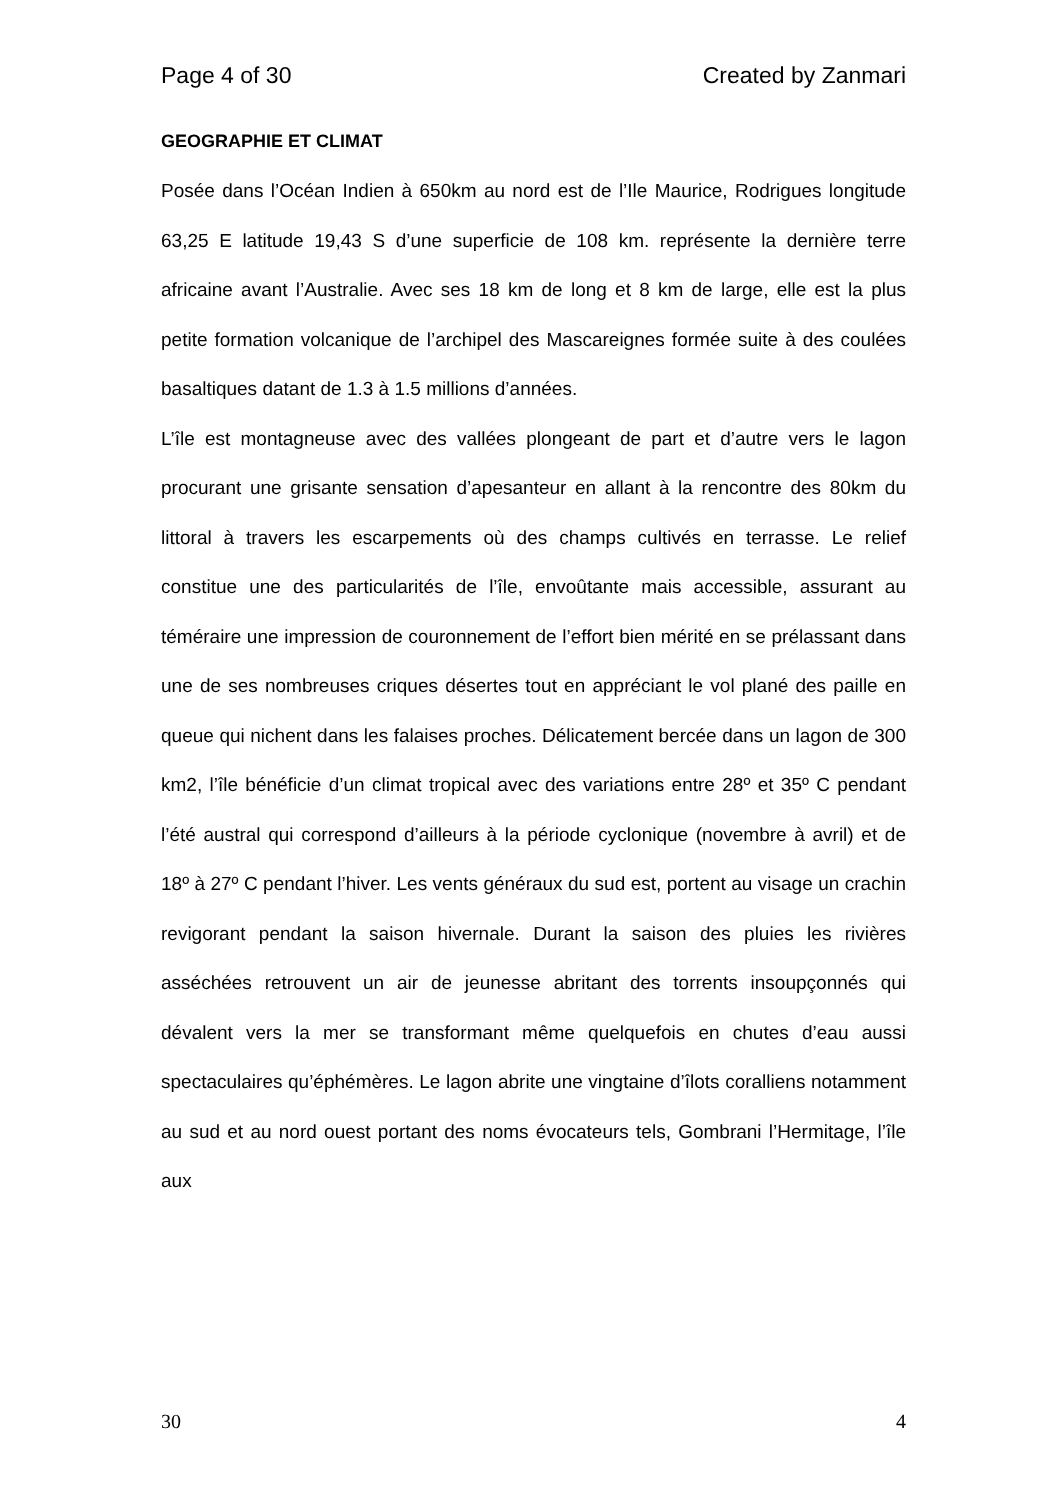Page 4 of 30 Created by Zanmari
GEOGRAPHIE ET CLIMAT
Posée dans l’Océan Indien à 650km au nord est de l’Ile Maurice, Rodrigues longitude 63,25 E latitude 19,43 S d’une superficie de 108 km. représente la dernière terre africaine avant l’Australie. Avec ses 18 km de long et 8 km de large, elle est la plus petite formation volcanique de l’archipel des Mascareignes formée suite à des coulées basaltiques datant de 1.3 à 1.5 millions d’années.
L’île est montagneuse avec des vallées plongeant de part et d’autre vers le lagon procurant une grisante sensation d’apesanteur en allant à la rencontre des 80km du littoral à travers les escarpements où des champs cultivés en terrasse. Le relief constitue une des particularités de l’île, envoûtante mais accessible, assurant au téméraire une impression de couronnement de l’effort bien mérité en se prélassant dans une de ses nombreuses criques désertes tout en appréciant le vol plané des paille en queue qui nichent dans les falaises proches. Délicatement bercée dans un lagon de 300 km2, l’île bénéficie d’un climat tropical avec des variations entre 28º et 35º C pendant l’été austral qui correspond d’ailleurs à la période cyclonique (novembre à avril) et de 18º à 27º C pendant l’hiver. Les vents généraux du sud est, portent au visage un crachin revigorant pendant la saison hivernale. Durant la saison des pluies les rivières asséchées retrouvent un air de jeunesse abritant des torrents insoupçonnés qui dévalent vers la mer se transformant même quelquefois en chutes d’eau aussi spectaculaires qu’éphémères. Le lagon abrite une vingtaine d’îlots coralliens notamment au sud et au nord ouest portant des noms évocateurs tels, Gombrani l’Hermitage, l’île aux
30 4